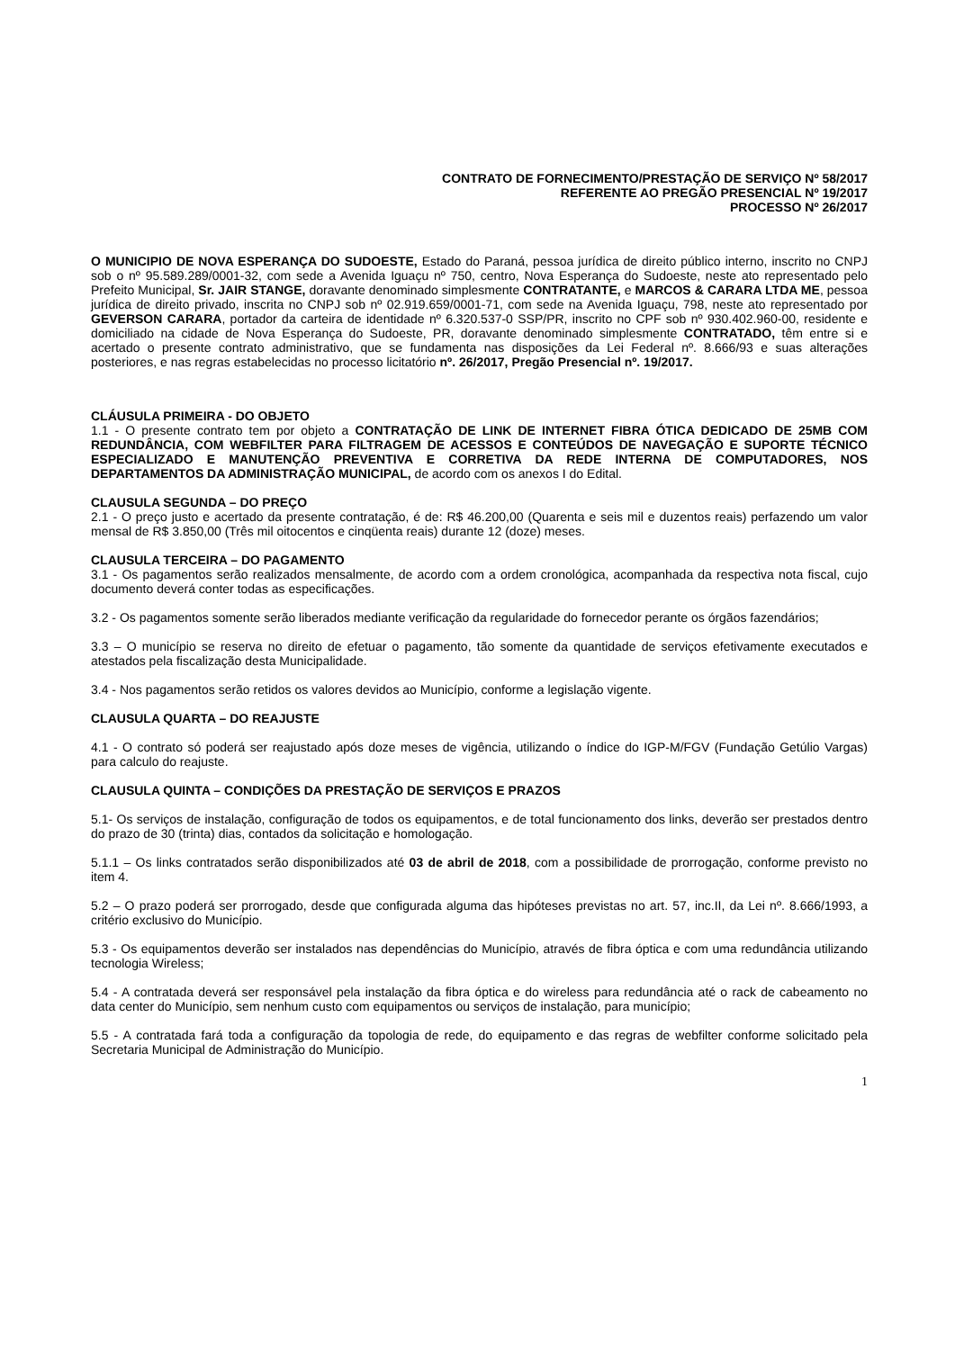CONTRATO DE FORNECIMENTO/PRESTAÇÃO DE SERVIÇO Nº 58/2017
REFERENTE AO PREGÃO PRESENCIAL Nº 19/2017
PROCESSO Nº 26/2017
O MUNICIPIO DE NOVA ESPERANÇA DO SUDOESTE, Estado do Paraná, pessoa jurídica de direito público interno, inscrito no CNPJ sob o nº 95.589.289/0001-32, com sede a Avenida Iguaçu nº 750, centro, Nova Esperança do Sudoeste, neste ato representado pelo Prefeito Municipal, Sr. JAIR STANGE, doravante denominado simplesmente CONTRATANTE, e MARCOS & CARARA LTDA ME, pessoa jurídica de direito privado, inscrita no CNPJ sob nº 02.919.659/0001-71, com sede na Avenida Iguaçu, 798, neste ato representado por GEVERSON CARARA, portador da carteira de identidade nº 6.320.537-0 SSP/PR, inscrito no CPF sob nº 930.402.960-00, residente e domiciliado na cidade de Nova Esperança do Sudoeste, PR, doravante denominado simplesmente CONTRATADO, têm entre si e acertado o presente contrato administrativo, que se fundamenta nas disposições da Lei Federal nº. 8.666/93 e suas alterações posteriores, e nas regras estabelecidas no processo licitatório nº. 26/2017, Pregão Presencial nº. 19/2017.
CLÁUSULA PRIMEIRA - DO OBJETO
1.1 - O presente contrato tem por objeto a CONTRATAÇÃO DE LINK DE INTERNET FIBRA ÓTICA DEDICADO DE 25MB COM REDUNDÂNCIA, COM WEBFILTER PARA FILTRAGEM DE ACESSOS E CONTEÚDOS DE NAVEGAÇÃO E SUPORTE TÉCNICO ESPECIALIZADO E MANUTENÇÃO PREVENTIVA E CORRETIVA DA REDE INTERNA DE COMPUTADORES, NOS DEPARTAMENTOS DA ADMINISTRAÇÃO MUNICIPAL, de acordo com os anexos I do Edital.
CLAUSULA SEGUNDA – DO PREÇO
2.1 - O preço justo e acertado da presente contratação, é de: R$ 46.200,00 (Quarenta e seis mil e duzentos reais) perfazendo um valor mensal de R$ 3.850,00 (Três mil oitocentos e cinqüenta reais) durante 12 (doze) meses.
CLAUSULA TERCEIRA – DO PAGAMENTO
3.1 - Os pagamentos serão realizados mensalmente, de acordo com a ordem cronológica, acompanhada da respectiva nota fiscal, cujo documento deverá conter todas as especificações.
3.2 - Os pagamentos somente serão liberados mediante verificação da regularidade do fornecedor perante os órgãos fazendários;
3.3 – O município se reserva no direito de efetuar o pagamento, tão somente da quantidade de serviços efetivamente executados e atestados pela fiscalização desta Municipalidade.
3.4 - Nos pagamentos serão retidos os valores devidos ao Município, conforme a legislação vigente.
CLAUSULA QUARTA – DO REAJUSTE
4.1 - O contrato só poderá ser reajustado após doze meses de vigência, utilizando o índice do IGP-M/FGV (Fundação Getúlio Vargas) para calculo do reajuste.
CLAUSULA QUINTA – CONDIÇÕES DA PRESTAÇÃO DE SERVIÇOS E PRAZOS
5.1- Os serviços de instalação, configuração de todos os equipamentos, e de total funcionamento dos links, deverão ser prestados dentro do prazo de 30 (trinta) dias, contados da solicitação e homologação.
5.1.1 – Os links contratados serão disponibilizados até 03 de abril de 2018, com a possibilidade de prorrogação, conforme previsto no item 4.
5.2 – O prazo poderá ser prorrogado, desde que configurada alguma das hipóteses previstas no art. 57, inc.II, da Lei nº. 8.666/1993, a critério exclusivo do Município.
5.3 - Os equipamentos deverão ser instalados nas dependências do Município, através de fibra óptica e com uma redundância utilizando tecnologia Wireless;
5.4 - A contratada deverá ser responsável pela instalação da fibra óptica e do wireless para redundância até o rack de cabeamento no data center do Município, sem nenhum custo com equipamentos ou serviços de instalação, para município;
5.5 - A contratada fará toda a configuração da topologia de rede, do equipamento e das regras de webfilter conforme solicitado pela Secretaria Municipal de Administração do Município.
1